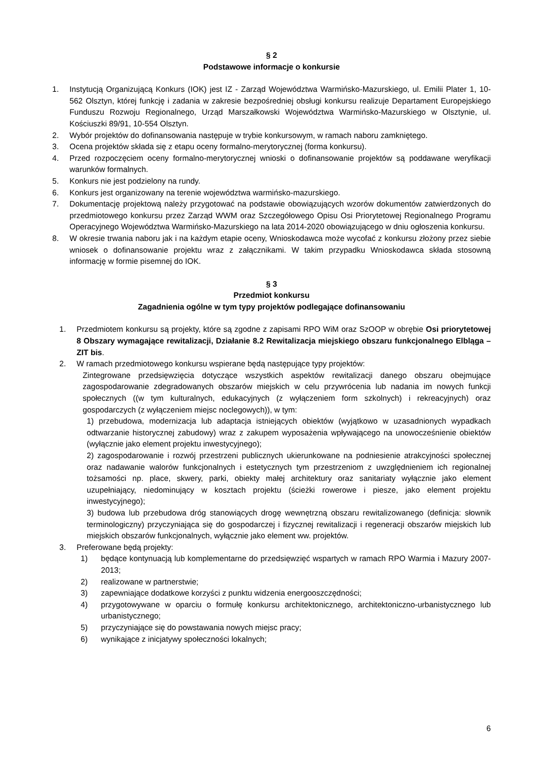§ 2
Podstawowe informacje o konkursie
1. Instytucją Organizującą Konkurs (IOK) jest IZ - Zarząd Województwa Warmińsko-Mazurskiego, ul. Emilii Plater 1, 10-562 Olsztyn, której funkcję i zadania w zakresie bezpośredniej obsługi konkursu realizuje Departament Europejskiego Funduszu Rozwoju Regionalnego, Urząd Marszałkowski Województwa Warmińsko-Mazurskiego w Olsztynie, ul. Kościuszki 89/91, 10-554 Olsztyn.
2. Wybór projektów do dofinansowania następuje w trybie konkursowym, w ramach naboru zamkniętego.
3. Ocena projektów składa się z etapu oceny formalno-merytorycznej (forma konkursu).
4. Przed rozpoczęciem oceny formalno-merytorycznej wnioski o dofinansowanie projektów są poddawane weryfikacji warunków formalnych.
5. Konkurs nie jest podzielony na rundy.
6. Konkurs jest organizowany na terenie województwa warmińsko-mazurskiego.
7. Dokumentację projektową należy przygotować na podstawie obowiązujących wzorów dokumentów zatwierdzonych do przedmiotowego konkursu przez Zarząd WWM oraz Szczegółowego Opisu Osi Priorytetowej Regionalnego Programu Operacyjnego Województwa Warmińsko-Mazurskiego na lata 2014-2020 obowiązującego w dniu ogłoszenia konkursu.
8. W okresie trwania naboru jak i na każdym etapie oceny, Wnioskodawca może wycofać z konkursu złożony przez siebie wniosek o dofinansowanie projektu wraz z załącznikami. W takim przypadku Wnioskodawca składa stosowną informację w formie pisemnej do IOK.
§ 3
Przedmiot konkursu
Zagadnienia ogólne w tym typy projektów podlegające dofinansowaniu
1. Przedmiotem konkursu są projekty, które są zgodne z zapisami RPO WiM oraz SzOOP w obrębie Osi priorytetowej 8 Obszary wymagające rewitalizacji, Działanie 8.2 Rewitalizacja miejskiego obszaru funkcjonalnego Elbląga – ZIT bis.
2. W ramach przedmiotowego konkursu wspierane będą następujące typy projektów:
Zintegrowane przedsięwzięcia dotyczące wszystkich aspektów rewitalizacji danego obszaru obejmujące zagospodarowanie zdegradowanych obszarów miejskich w celu przywrócenia lub nadania im nowych funkcji społecznych ((w tym kulturalnych, edukacyjnych (z wyłączeniem form szkolnych) i rekreacyjnych) oraz gospodarczych (z wyłączeniem miejsc noclegowych)), w tym:
1) przebudowa, modernizacja lub adaptacja istniejących obiektów (wyjątkowo w uzasadnionych wypadkach odtwarzanie historycznej zabudowy) wraz z zakupem wyposażenia wpływającego na unowocześnienie obiektów (wyłącznie jako element projektu inwestycyjnego);
2) zagospodarowanie i rozwój przestrzeni publicznych ukierunkowane na podniesienie atrakcyjności społecznej oraz nadawanie walorów funkcjonalnych i estetycznych tym przestrzeniom z uwzględnieniem ich regionalnej tożsamości np. place, skwery, parki, obiekty małej architektury oraz sanitariaty wyłącznie jako element uzupełniający, niedominujący w kosztach projektu (ścieżki rowerowe i piesze, jako element projektu inwestycyjnego);
3) budowa lub przebudowa dróg stanowiących drogę wewnętrzną obszaru rewitalizowanego (definicja: słownik terminologiczny) przyczyniająca się do gospodarczej i fizycznej rewitalizacji i regeneracji obszarów miejskich lub miejskich obszarów funkcjonalnych, wyłącznie jako element ww. projektów.
3. Preferowane będą projekty:
1) będące kontynuacją lub komplementarne do przedsięwzięć wspartych w ramach RPO Warmia i Mazury 2007-2013;
2) realizowane w partnerstwie;
3) zapewniające dodatkowe korzyści z punktu widzenia energooszczędności;
4) przygotowywane w oparciu o formułę konkursu architektonicznego, architektoniczno-urbanistycznego lub urbanistycznego;
5) przyczyniające się do powstawania nowych miejsc pracy;
6) wynikające z inicjatywy społeczności lokalnych;
6